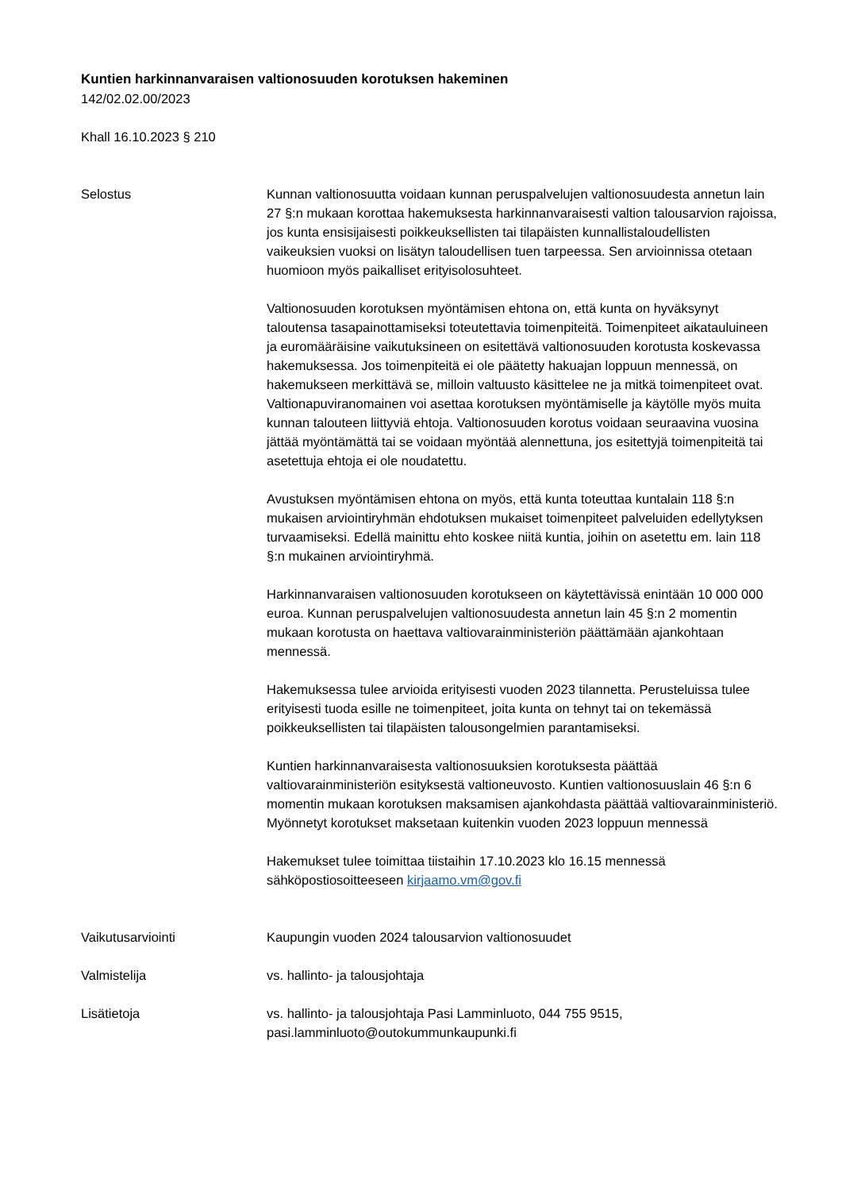Kuntien harkinnanvaraisen valtionosuuden korotuksen hakeminen
142/02.02.00/2023
Khall 16.10.2023 § 210
Selostus Kunnan valtionosuutta voidaan kunnan peruspalvelujen valtionosuudesta annetun lain 27 §:n mukaan korottaa hakemuksesta harkinnanvaraisesti valtion talousarvion rajoissa, jos kunta ensisijaisesti poikkeuksellisten tai tilapäisten kunnallistaloudellisten vaikeuksien vuoksi on lisätyn taloudellisen tuen tarpeessa. Sen arvioinnissa otetaan huomioon myös paikalliset erityisolosuhteet.
Valtionosuuden korotuksen myöntämisen ehtona on, että kunta on hyväksynyt taloutensa tasapainottamiseksi toteutettavia toimenpiteitä. Toimenpiteet aikatauluineen ja euromääräisine vaikutuksineen on esitettävä valtionosuuden korotusta koskevassa hakemuksessa. Jos toimenpiteitä ei ole päätetty hakuajan loppuun mennessä, on hakemukseen merkittävä se, milloin valtuusto käsittelee ne ja mitkä toimenpiteet ovat. Valtionapuviranomainen voi asettaa korotuksen myöntämiselle ja käytölle myös muita kunnan talouteen liittyviä ehtoja. Valtionosuuden korotus voidaan seuraavina vuosina jättää myöntämättä tai se voidaan myöntää alennettuna, jos esitettyjä toimenpiteitä tai asetettuja ehtoja ei ole noudatettu.
Avustuksen myöntämisen ehtona on myös, että kunta toteuttaa kuntalain 118 §:n mukaisen arviointiryhmän ehdotuksen mukaiset toimenpiteet palveluiden edellytyksen turvaamiseksi. Edellä mainittu ehto koskee niitä kuntia, joihin on asetettu em. lain 118 §:n mukainen arviointiryhmä.
Harkinnanvaraisen valtionosuuden korotukseen on käytettävissä enintään 10 000 000 euroa. Kunnan peruspalvelujen valtionosuudesta annetun lain 45 §:n 2 momentin mukaan korotusta on haettava valtiovarainministeriön päättämään ajankohtaan mennessä.
Hakemuksessa tulee arvioida erityisesti vuoden 2023 tilannetta. Perusteluissa tulee erityisesti tuoda esille ne toimenpiteet, joita kunta on tehnyt tai on tekemässä poikkeuksellisten tai tilapäisten talousongelmien parantamiseksi.
Kuntien harkinnanvaraisesta valtionosuuksien korotuksesta päättää valtiovarainministeriön esityksestä valtioneuvosto. Kuntien valtionosuuslain 46 §:n 6 momentin mukaan korotuksen maksamisen ajankohdasta päättää valtiovarainministeriö. Myönnetyt korotukset maksetaan kuitenkin vuoden 2023 loppuun mennessä
Hakemukset tulee toimittaa tiistaihin 17.10.2023 klo 16.15 mennessä sähköpostiosoitteeseen kirjaamo.vm@gov.fi
Vaikutusarviointi Kaupungin vuoden 2024 talousarvion valtionosuudet
Valmistelija vs. hallinto- ja talousjohtaja
Lisätietoja vs. hallinto- ja talousjohtaja Pasi Lamminluoto, 044 755 9515, pasi.lamminluoto@outokummunkaupunki.fi